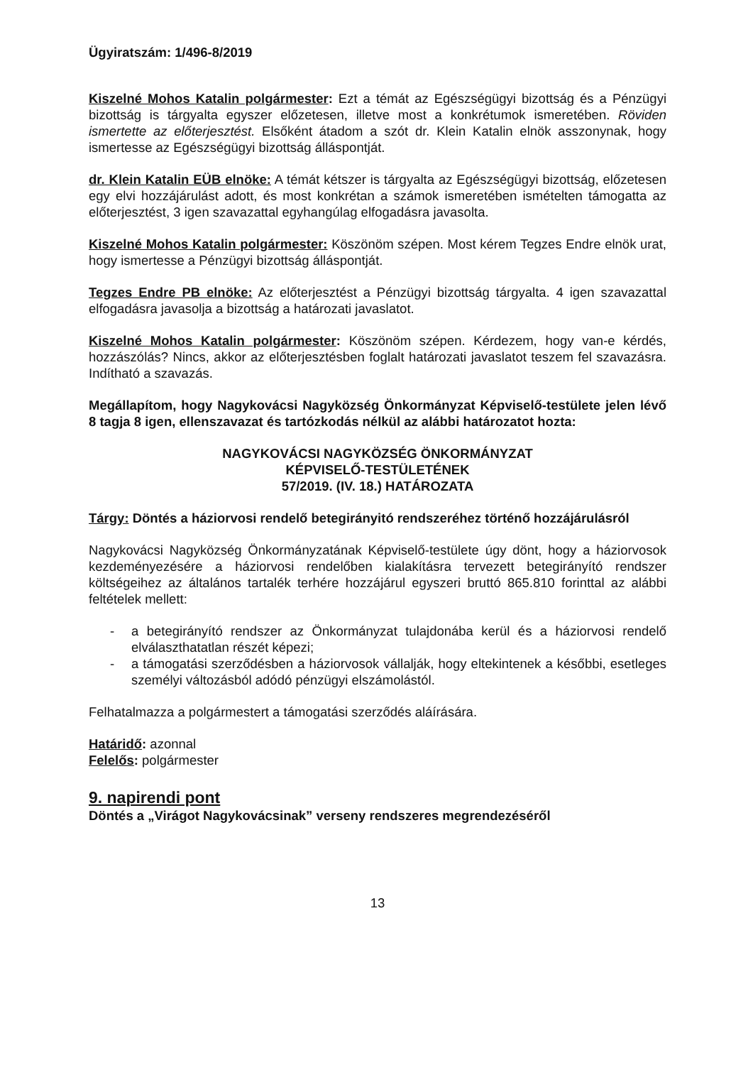Ügyiratszám: 1/496-8/2019
Kiszelné Mohos Katalin polgármester: Ezt a témát az Egészségügyi bizottság és a Pénzügyi bizottság is tárgyalta egyszer előzetesen, illetve most a konkrétumok ismeretében. Röviden ismertette az előterjesztést. Elsőként átadom a szót dr. Klein Katalin elnök asszonynak, hogy ismertesse az Egészségügyi bizottság álláspontját.
dr. Klein Katalin EÜB elnöke: A témát kétszer is tárgyalta az Egészségügyi bizottság, előzetesen egy elvi hozzájárulást adott, és most konkrétan a számok ismeretében ismételten támogatta az előterjesztést, 3 igen szavazattal egyhangúlag elfogadásra javasolta.
Kiszelné Mohos Katalin polgármester: Köszönöm szépen. Most kérem Tegzes Endre elnök urat, hogy ismertesse a Pénzügyi bizottság álláspontját.
Tegzes Endre PB elnöke: Az előterjesztést a Pénzügyi bizottság tárgyalta. 4 igen szavazattal elfogadásra javasolja a bizottság a határozati javaslatot.
Kiszelné Mohos Katalin polgármester: Köszönöm szépen. Kérdezem, hogy van-e kérdés, hozzászólás? Nincs, akkor az előterjesztésben foglalt határozati javaslatot teszem fel szavazásra. Indítható a szavazás.
Megállapítom, hogy Nagykovácsi Nagyközség Önkormányzat Képviselő-testülete jelen lévő 8 tagja 8 igen, ellenszavazat és tartózkodás nélkül az alábbi határozatot hozta:
NAGYKOVÁCSI NAGYKÖZSÉG ÖNKORMÁNYZAT
KÉPVISELŐ-TESTÜLETÉNEK
57/2019. (IV. 18.) HATÁROZATA
Tárgy: Döntés a háziorvosi rendelő betegirányitó rendszeréhez történő hozzájárulásról
Nagykovácsi Nagyközség Önkormányzatának Képviselő-testülete úgy dönt, hogy a háziorvosok kezdeményezésére a háziorvosi rendelőben kialakításra tervezett betegirányító rendszer költségeihez az általános tartalék terhére hozzájárul egyszeri bruttó 865.810 forinttal az alábbi feltételek mellett:
- a betegirányító rendszer az Önkormányzat tulajdonába kerül és a háziorvosi rendelő elválaszthatatlan részét képezi;
- a támogatási szerződésben a háziorvosok vállalják, hogy eltekintenek a későbbi, esetleges személyi változásból adódó pénzügyi elszámolástól.
Felhatalmazza a polgármestert a támogatási szerződés aláírására.
Határidő: azonnal
Felelős: polgármester
9. napirendi pont
Döntés a „Virágot Nagykovácsinak” verseny rendszeres megrendezéséről
13